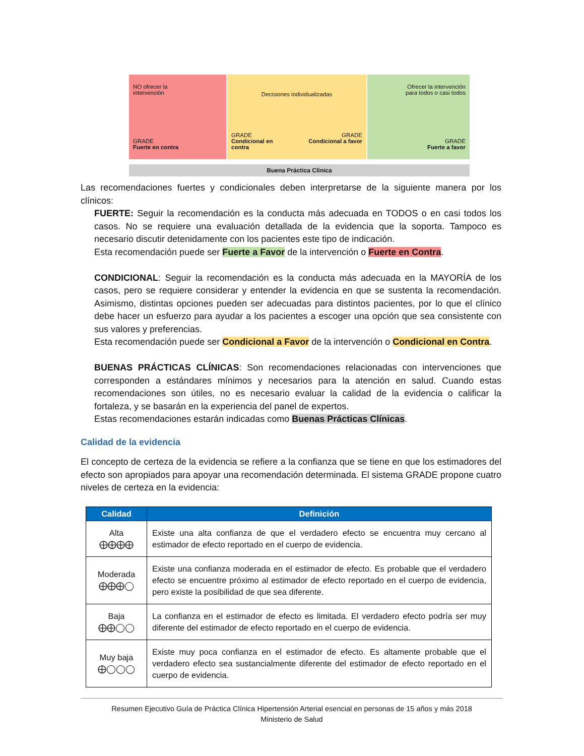NO ofrecer la
intervención
GRADE
Fuerte en contra
Decisiones individualizadas
GRADE
Condicional en
contra
GRADE
Condicional a favor
Ofrecer la intervención
para todos o casi todos
GRADE
Fuerte a favor
Buena Práctica Clínica
Las recomendaciones fuertes y condicionales deben interpretarse de la siguiente manera por los clínicos:
FUERTE: Seguir la recomendación es la conducta más adecuada en TODOS o en casi todos los casos. No se requiere una evaluación detallada de la evidencia que la soporta. Tampoco es necesario discutir detenidamente con los pacientes este tipo de indicación.
Esta recomendación puede ser Fuerte a Favor de la intervención o Fuerte en Contra.
CONDICIONAL: Seguir la recomendación es la conducta más adecuada en la MAYORÍA de los casos, pero se requiere considerar y entender la evidencia en que se sustenta la recomendación. Asimismo, distintas opciones pueden ser adecuadas para distintos pacientes, por lo que el clínico debe hacer un esfuerzo para ayudar a los pacientes a escoger una opción que sea consistente con sus valores y preferencias.
Esta recomendación puede ser Condicional a Favor de la intervención o Condicional en Contra.
BUENAS PRÁCTICAS CLÍNICAS: Son recomendaciones relacionadas con intervenciones que corresponden a estándares mínimos y necesarios para la atención en salud. Cuando estas recomendaciones son útiles, no es necesario evaluar la calidad de la evidencia o calificar la fortaleza, y se basarán en la experiencia del panel de expertos.
Estas recomendaciones estarán indicadas como Buenas Prácticas Clínicas.
Calidad de la evidencia
El concepto de certeza de la evidencia se refiere a la confianza que se tiene en que los estimadores del efecto son apropiados para apoyar una recomendación determinada. El sistema GRADE propone cuatro niveles de certeza en la evidencia:
| Calidad | Definición |
| --- | --- |
| Alta ⨁⨁⨁⨁ | Existe una alta confianza de que el verdadero efecto se encuentra muy cercano al estimador de efecto reportado en el cuerpo de evidencia. |
| Moderada ⨁⨁⨁◯ | Existe una confianza moderada en el estimador de efecto. Es probable que el verdadero efecto se encuentre próximo al estimador de efecto reportado en el cuerpo de evidencia, pero existe la posibilidad de que sea diferente. |
| Baja ⨁⨁◯◯ | La confianza en el estimador de efecto es limitada. El verdadero efecto podría ser muy diferente del estimador de efecto reportado en el cuerpo de evidencia. |
| Muy baja ⨁◯◯◯ | Existe muy poca confianza en el estimador de efecto. Es altamente probable que el verdadero efecto sea sustancialmente diferente del estimador de efecto reportado en el cuerpo de evidencia. |
Resumen Ejecutivo Guía de Práctica Clínica Hipertensión Arterial esencial en personas de 15 años y más 2018
Ministerio de Salud